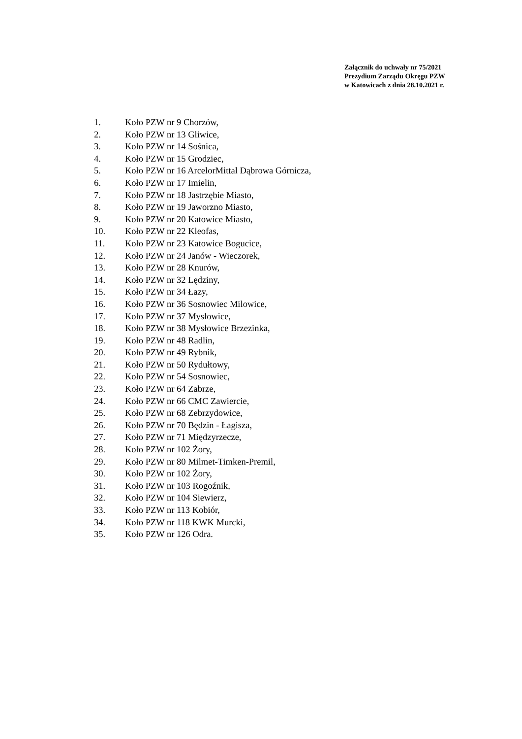Załącznik do uchwały nr 75/2021
Prezydium Zarządu Okręgu PZW
w Katowicach z dnia 28.10.2021 r.
1. Koło PZW nr 9 Chorzów,
2. Koło PZW nr 13 Gliwice,
3. Koło PZW nr 14 Sośnica,
4. Koło PZW nr 15 Grodziec,
5. Koło PZW nr 16 ArcelorMittal Dąbrowa Górnicza,
6. Koło PZW nr 17 Imielin,
7. Koło PZW nr 18 Jastrzębie Miasto,
8. Koło PZW nr 19 Jaworzno Miasto,
9. Koło PZW nr 20 Katowice Miasto,
10. Koło PZW nr 22 Kleofas,
11. Koło PZW nr 23 Katowice Bogucice,
12. Koło PZW nr 24 Janów - Wieczorek,
13. Koło PZW nr 28 Knurów,
14. Koło PZW nr 32 Lędziny,
15. Koło PZW nr 34 Łazy,
16. Koło PZW nr 36 Sosnowiec Milowice,
17. Koło PZW nr 37 Mysłowice,
18. Koło PZW nr 38 Mysłowice Brzezinka,
19. Koło PZW nr 48 Radlin,
20. Koło PZW nr 49 Rybnik,
21. Koło PZW nr 50 Rydułtowy,
22. Koło PZW nr 54 Sosnowiec,
23. Koło PZW nr 64 Zabrze,
24. Koło PZW nr 66 CMC Zawiercie,
25. Koło PZW nr 68 Zebrzydowice,
26. Koło PZW nr 70 Będzin - Łagisza,
27. Koło PZW nr 71 Międzyrzecze,
28. Koło PZW nr 102 Żory,
29. Koło PZW nr 80 Milmet-Timken-Premil,
30. Koło PZW nr 102 Żory,
31. Koło PZW nr 103 Rogoźnik,
32. Koło PZW nr 104 Siewierz,
33. Koło PZW nr 113 Kobiór,
34. Koło PZW nr 118 KWK Murcki,
35. Koło PZW nr 126 Odra.